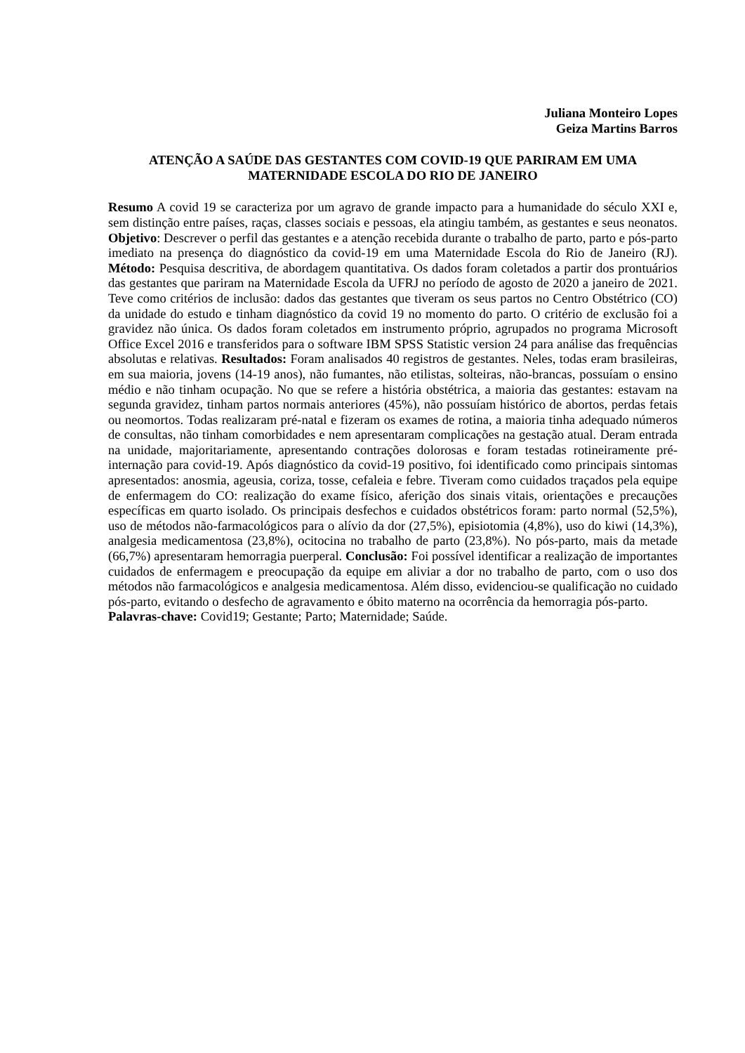Juliana Monteiro Lopes
Geiza Martins Barros
ATENÇÃO A SAÚDE DAS GESTANTES COM COVID-19 QUE PARIRAM EM UMA MATERNIDADE ESCOLA DO RIO DE JANEIRO
Resumo A covid 19 se caracteriza por um agravo de grande impacto para a humanidade do século XXI e, sem distinção entre países, raças, classes sociais e pessoas, ela atingiu também, as gestantes e seus neonatos. Objetivo: Descrever o perfil das gestantes e a atenção recebida durante o trabalho de parto, parto e pós-parto imediato na presença do diagnóstico da covid-19 em uma Maternidade Escola do Rio de Janeiro (RJ). Método: Pesquisa descritiva, de abordagem quantitativa. Os dados foram coletados a partir dos prontuários das gestantes que pariram na Maternidade Escola da UFRJ no período de agosto de 2020 a janeiro de 2021. Teve como critérios de inclusão: dados das gestantes que tiveram os seus partos no Centro Obstétrico (CO) da unidade do estudo e tinham diagnóstico da covid 19 no momento do parto. O critério de exclusão foi a gravidez não única. Os dados foram coletados em instrumento próprio, agrupados no programa Microsoft Office Excel 2016 e transferidos para o software IBM SPSS Statistic version 24 para análise das frequências absolutas e relativas. Resultados: Foram analisados 40 registros de gestantes. Neles, todas eram brasileiras, em sua maioria, jovens (14-19 anos), não fumantes, não etilistas, solteiras, não-brancas, possuíam o ensino médio e não tinham ocupação. No que se refere a história obstétrica, a maioria das gestantes: estavam na segunda gravidez, tinham partos normais anteriores (45%), não possuíam histórico de abortos, perdas fetais ou neomortos. Todas realizaram pré-natal e fizeram os exames de rotina, a maioria tinha adequado números de consultas, não tinham comorbidades e nem apresentaram complicações na gestação atual. Deram entrada na unidade, majoritariamente, apresentando contrações dolorosas e foram testadas rotineiramente pré-internação para covid-19. Após diagnóstico da covid-19 positivo, foi identificado como principais sintomas apresentados: anosmia, ageusia, coriza, tosse, cefaleia e febre. Tiveram como cuidados traçados pela equipe de enfermagem do CO: realização do exame físico, aferição dos sinais vitais, orientações e precauções específicas em quarto isolado. Os principais desfechos e cuidados obstétricos foram: parto normal (52,5%), uso de métodos não-farmacológicos para o alívio da dor (27,5%), episiotomia (4,8%), uso do kiwi (14,3%), analgesia medicamentosa (23,8%), ocitocina no trabalho de parto (23,8%). No pós-parto, mais da metade (66,7%) apresentaram hemorragia puerperal. Conclusão: Foi possível identificar a realização de importantes cuidados de enfermagem e preocupação da equipe em aliviar a dor no trabalho de parto, com o uso dos métodos não farmacológicos e analgesia medicamentosa. Além disso, evidenciou-se qualificação no cuidado pós-parto, evitando o desfecho de agravamento e óbito materno na ocorrência da hemorragia pós-parto.
Palavras-chave: Covid19; Gestante; Parto; Maternidade; Saúde.